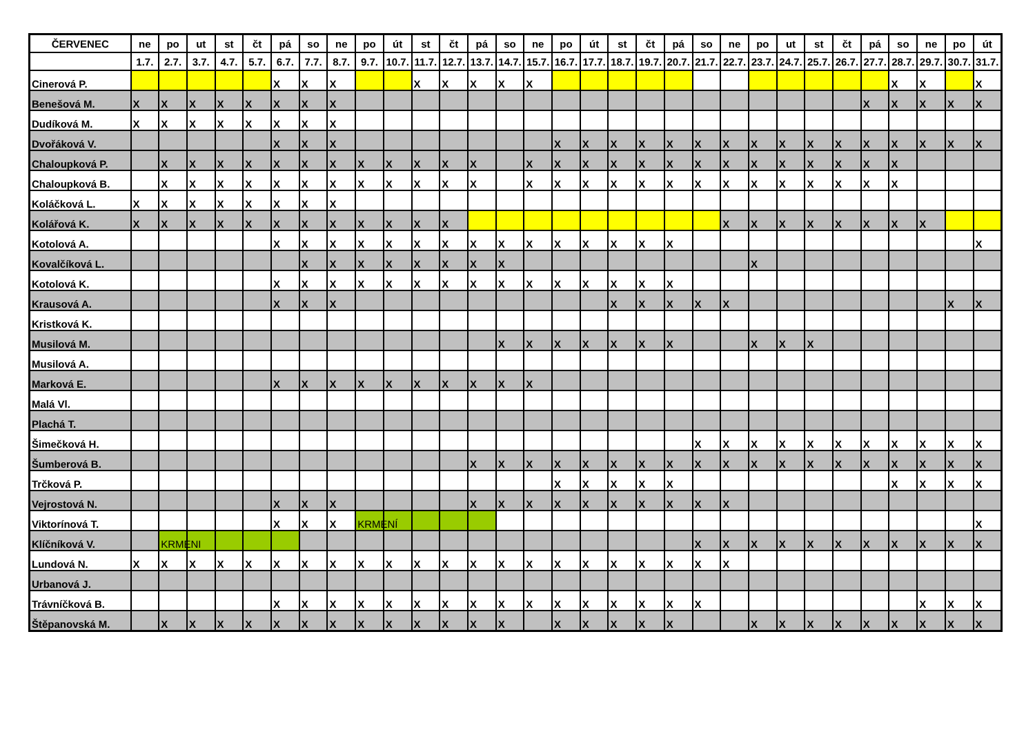| ČERVENEC | ne | po | ut | st | čt | pá | so | ne | po | út | st | čt | pá | so | ne | po | út | st | čt | pá | so | ne | po | ut | st | čt | pá | so | ne | po | út |
| --- | --- | --- | --- | --- | --- | --- | --- | --- | --- | --- | --- | --- | --- | --- | --- | --- | --- | --- | --- | --- | --- | --- | --- | --- | --- | --- | --- | --- | --- | --- | --- |
| | 1.7. | 2.7. | 3.7. | 4.7. | 5.7. | 6.7. | 7.7. | 8.7. | 9.7. | 10.7. | 11.7. | 12.7. | 13.7. | 14.7. | 15.7. | 16.7. | 17.7. | 18.7. | 19.7. | 20.7. | 21.7. | 22.7. | 23.7. | 24.7. | 25.7. | 26.7. | 27.7. | 28.7. | 29.7. | 30.7. | 31.7. |
| Cinerová P. | | | | | | X | X | X | | | X | X | X | X | X | | | | | | | | | | | | | X | X | | X |
| Benešová M. | X | X | X | X | X | X | X | X | | | | | | | | | | | | | | | | | | | X | X | X | X | X |
| Dudíková M. | X | X | X | X | X | X | X | X | | | | | | | | | | | | | | | | | | | | | | | |
| Dvořáková V. | | | | | | X | X | X | | | | | | | | X | X | X | X | X | X | X | X | X | X | X | X | X | X | X | X |
| Chaloupková P. | | X | X | X | X | X | X | X | X | X | X | X | X | | X | X | X | X | X | X | X | X | X | X | X | X | X | X | | | |
| Chaloupková B. | | X | X | X | X | X | X | X | X | X | X | X | X | | X | X | X | X | X | X | X | X | X | X | X | X | X | X | | | |
| Koláčková L. | X | X | X | X | X | X | X | X | | | | | | | | | | | | | | | | | | | | | | | |
| Kolářová K. | X | X | X | X | X | X | X | X | X | X | X | X | | | | | | | | | | X | X | X | X | X | X | X | X | | |
| Kotolová A. | | | | | | X | X | X | X | X | X | X | X | X | X | X | X | X | X | X | | | | | | | | | | | X |
| Kovalčíková L. | | | | | | | X | X | X | X | X | X | X | X | | | | | | | | | X | | | | | | | | |
| Kotolová K. | | | | | | X | X | X | X | X | X | X | X | X | X | X | X | X | X | X | | | | | | | | | | | |
| Krausová A. | | | | | | X | X | X | | | | | | | | | | X | X | X | X | X | | | | | | | | X | X |
| Kristková K. | | | | | | | | | | | | | | | | | | | | | | | | | | | | | | | |
| Musilová M. | | | | | | | | | | | | | | X | X | X | X | X | X | X | | | X | X | X | | | | | | |
| Musilová A. | | | | | | | | | | | | | | | | | | | | | | | | | | | | | | | |
| Marková E. | | | | | | X | X | X | X | X | X | X | X | X | X | | | | | | | | | | | | | | | | |
| Malá Vl. | | | | | | | | | | | | | | | | | | | | | | | | | | | | | | | |
| Plachá T. | | | | | | | | | | | | | | | | | | | | | | | | | | | | | | | |
| Šimečková H. | | | | | | | | | | | | | | | | | | | | | X | X | X | X | X | X | X | X | X | X | X |
| Šumberová B. | | | | | | | | | | | | | X | X | X | X | X | X | X | X | X | X | X | X | X | X | X | X | X | X | X |
| Trčková P. | | | | | | | | | | | | | | | | X | X | X | X | X | | | | | | | | X | X | X | X |
| Vejrostová N. | | | | | | X | X | X | | | | | X | X | X | X | X | X | X | X | X | X | | | | | | | | | |
| Viktorínová T. | | | | | | X | X | X | KRMENÍ | | | | | | | | | | | | | | | | | | | | | | X |
| Klíčníková V. | | KRMENI | | | | | | | | | | | | | | | | | | | X | X | X | X | X | X | X | X | X | X | X |
| Lundová N. | X | X | X | X | X | X | X | X | X | X | X | X | X | X | X | X | X | X | X | X | X | X | | | | | | | | | |
| Urbanová J. | | | | | | | | | | | | | | | | | | | | | | | | | | | | | | | |
| Trávníčková B. | | | | | | X | X | X | X | X | X | X | X | X | X | X | X | X | X | X | X | | | | | | | | X | X | X |
| Štěpanovská M. | | X | X | X | X | X | X | X | X | X | X | X | X | X | | X | X | X | X | X | | | X | X | X | X | X | X | X | X | X |